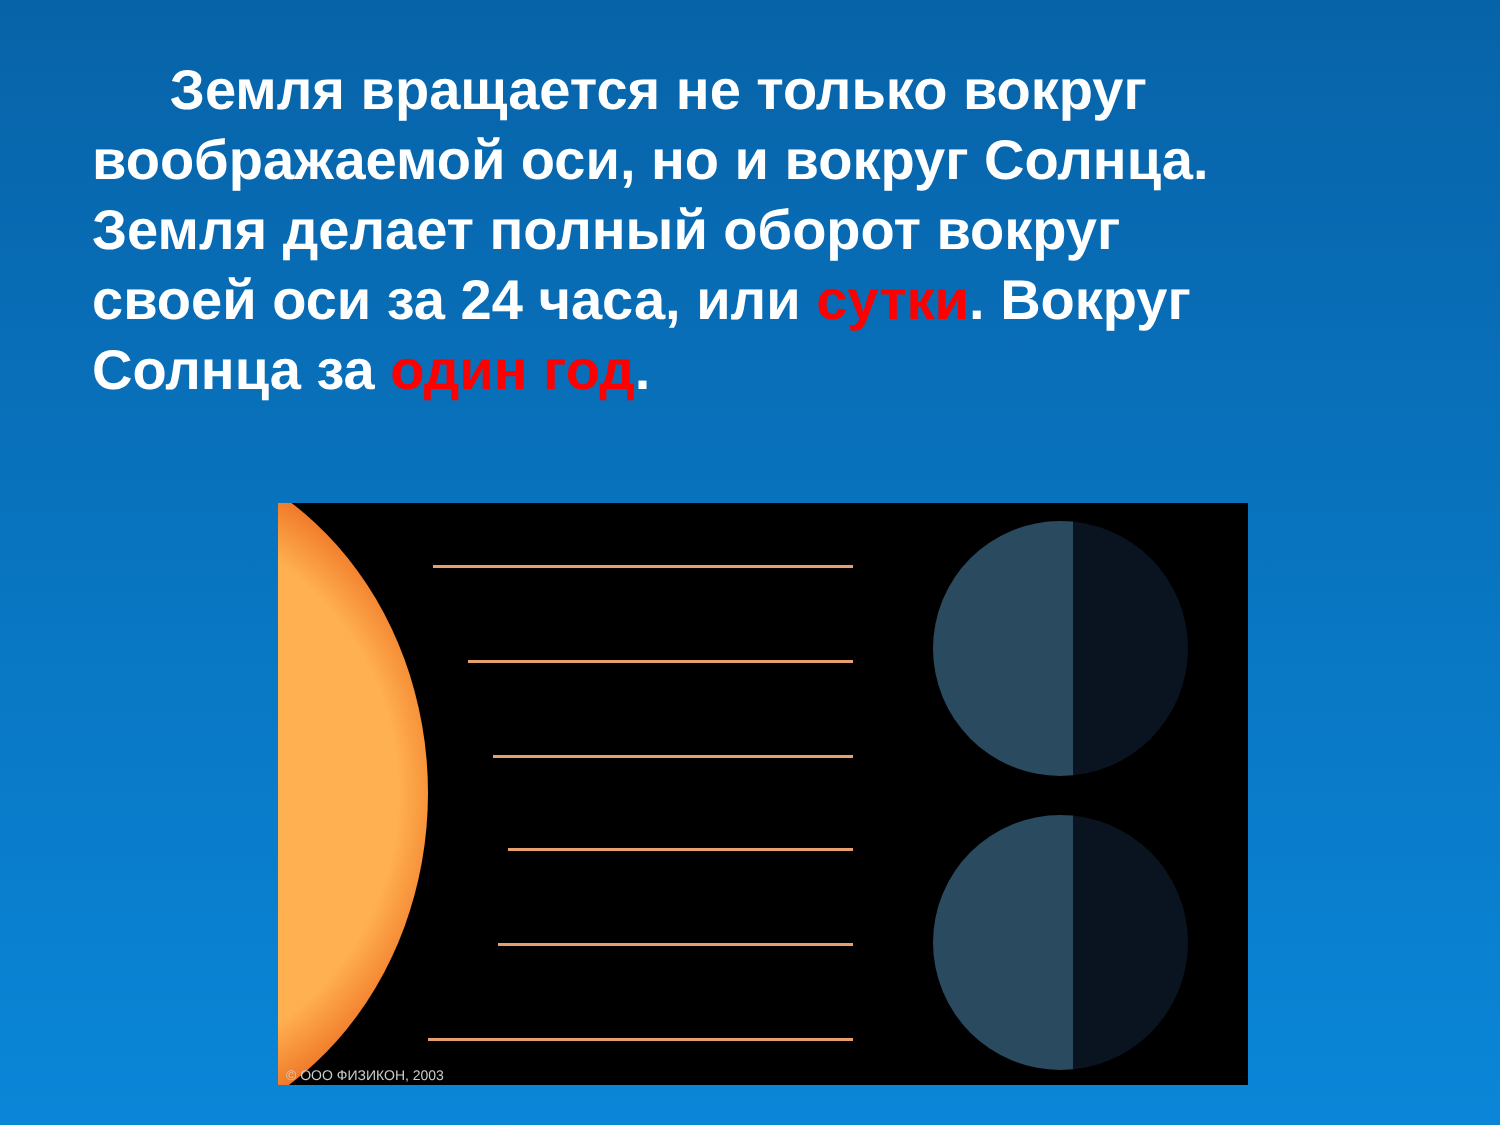Земля вращается не только вокруг воображаемой оси, но и вокруг Солнца. Земля делает полный оборот вокруг своей оси за 24 часа, или сутки. Вокруг Солнца за один год.
© ООО ФИЗИКОН, 2003